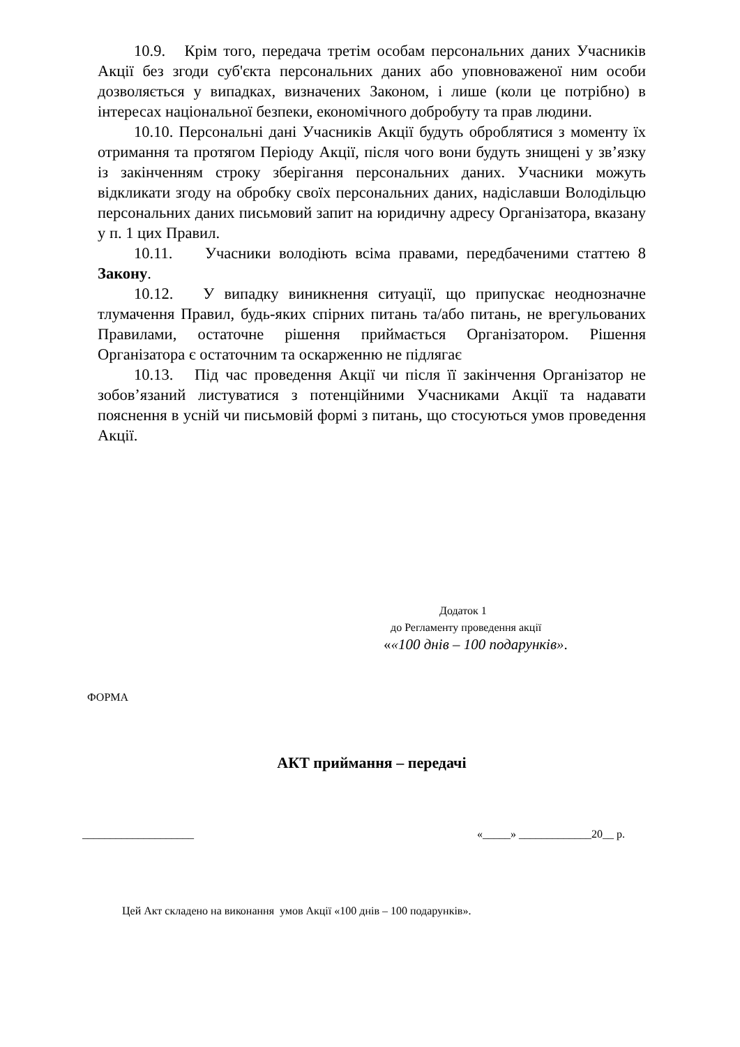10.9. Крім того, передача третім особам персональних даних Учасників Акції без згоди суб'єкта персональних даних або уповноваженої ним особи дозволяється у випадках, визначених Законом, і лише (коли це потрібно) в інтересах національної безпеки, економічного добробуту та прав людини.
10.10. Персональні дані Учасників Акції будуть оброблятися з моменту їх отримання та протягом Періоду Акції, після чого вони будуть знищені у зв’язку із закінченням строку зберігання персональних даних. Учасники можуть відкликати згоду на обробку своїх персональних даних, надіславши Володільцю персональних даних письмовий запит на юридичну адресу Організатора, вказану у п. 1 цих Правил.
10.11. Учасники володіють всіма правами, передбаченими статтею 8 Закону.
10.12. У випадку виникнення ситуації, що припускає неоднозначне тлумачення Правил, будь-яких спірних питань та/або питань, не врегульованих Правилами, остаточне рішення приймається Організатором. Рішення Організатора є остаточним та оскарженню не підлягає
10.13. Під час проведення Акції чи після її закінчення Організатор не зобов’язаний листуватися з потенційними Учасниками Акції та надавати пояснення в усній чи письмовій формі з питань, що стосуються умов проведення Акції.
Додаток 1
до Регламенту проведення акції
««100 днів – 100 подарунків».
ФОРМА
АКТ приймання – передачі
____________________ «_____» _____________20__ р.
Цей Акт складено на виконання умов Акції «100 днів – 100 подарунків».